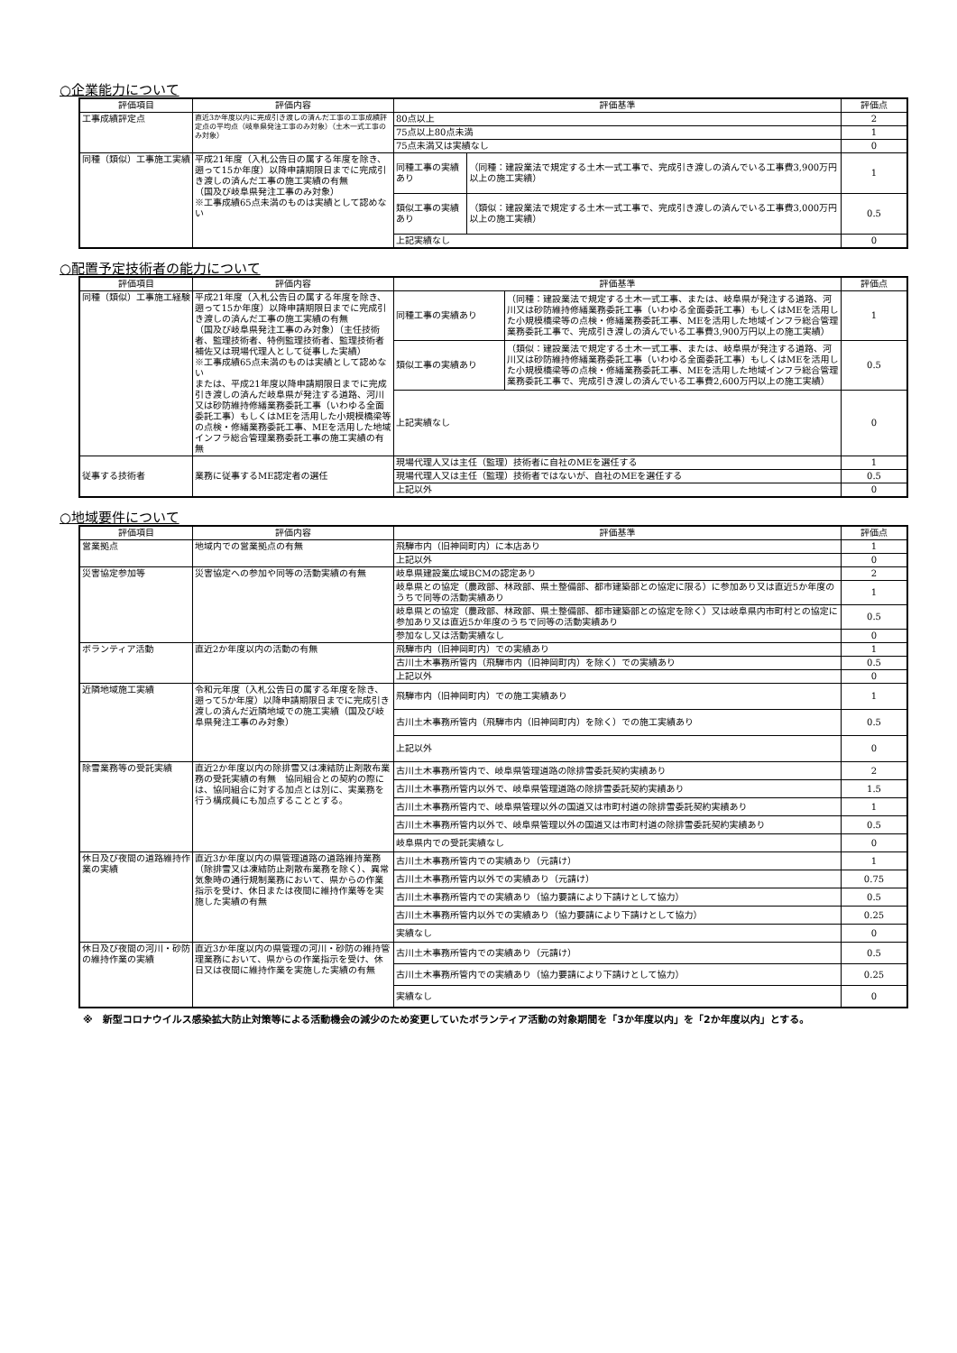○企業能力について
| 評価項目 | 評価内容 | 評価基準 | | 評価点 |
| --- | --- | --- | --- | --- |
| 工事成績評定点 | 直近3か年度以内に完成引き渡しの済んだ工事の工事成績評定点の平均点（岐阜県発注工事のみ対象）（土木一式工事のみ対象） | 80点以上 | | 2 |
| | | 75点以上80点未満 | | 1 |
| | | 75点未満又は実績なし | | 0 |
| 同種（類似）工事施工実績 | 平成21年度（入札公告日の属する年度を除き、遡って15か年度）以降申請期限日までに完成引き渡しの済んだ工事の施工実績の有無 （国及び岐阜県発注工事のみ対象） ※工事成績65点未満のものは実績として認めない | 同種工事の実績あり | （同種：建設業法で規定する土木一式工事で、完成引き渡しの済んでいる工事費3,900万円以上の施工実績） | 1 |
| | | 類似工事の実績あり | （類似：建設業法で規定する土木一式工事で、完成引き渡しの済んでいる工事費3,000万円以上の施工実績） | 0.5 |
| | | 上記実績なし | | 0 |
○配置予定技術者の能力について
| 評価項目 | 評価内容 | 評価基準 | | 評価点 |
| --- | --- | --- | --- | --- |
| 同種（類似）工事施工経験 | 平成21年度（入札公告日の属する年度を除き、遡って15か年度）以降申請期限日までに完成引き渡しの済んだ工事の施工実績の有無 （国及び岐阜県発注工事のみ対象）（主任技術者、監理技術者、特例監理技術者、監理技術者補佐又は現場代理人として従事した実績） ※工事成績65点未満のものは実績として認めない または、平成21年度以降申請期限日までに完成引き渡しの済んだ岐阜県が発注する道路、河川又は砂防維持修繕業務委託工事（いわゆる全面委託工事）もしくはMEを活用した小規模橋梁等の点検・修繕業務委託工事、MEを活用した地域インフラ総合管理業務委託工事の施工実績の有無 | 同種工事の実績あり | （同種：建設業法で規定する土木一式工事、または、岐阜県が発注する道路、河川又は砂防維持修繕業務委託工事（いわゆる全面委託工事）もしくはMEを活用した小規模橋梁等の点検・修繕業務委託工事、MEを活用した地域インフラ総合管理業務委託工事で、完成引き渡しの済んでいる工事費3,900万円以上の施工実績） | 1 |
| | | 類似工事の実績あり | （類似：建設業法で規定する土木一式工事、または、岐阜県が発注する道路、河川又は砂防維持修繕業務委託工事（いわゆる全面委託工事）もしくはMEを活用した小規模橋梁等の点検・修繕業務委託工事、MEを活用した地域インフラ総合管理業務委託工事で、完成引き渡しの済んでいる工事費2,600万円以上の施工実績） | 0.5 |
| | | 上記実績なし | | 0 |
| 従事する技術者 | 業務に従事するME認定者の選任 | 現場代理人又は主任（監理）技術者に自社のMEを選任する | | 1 |
| | | 現場代理人又は主任（監理）技術者ではないが、自社のMEを選任する | | 0.5 |
| | | 上記以外 | | 0 |
○地域要件について
| 評価項目 | 評価内容 | 評価基準 | 評価点 |
| --- | --- | --- | --- |
| 営業拠点 | 地域内での営業拠点の有無 | 飛騨市内（旧神岡町内）に本店あり | 1 |
| | | 上記以外 | 0 |
| 災害協定参加等 | 災害協定への参加や同等の活動実績の有無 | 岐阜県建設業広域BCMの認定あり | 2 |
| | | 岐阜県との協定（農政部、林政部、県土整備部、都市建築部との協定に限る）に参加あり又は直近5か年度のうちで同等の活動実績あり | 1 |
| | | 岐阜県との協定（農政部、林政部、県土整備部、都市建築部との協定を除く）又は岐阜県内市町村との協定に参加あり又は直近5か年度のうちで同等の活動実績あり | 0.5 |
| | | 参加なし又は活動実績なし | 0 |
| ボランティア活動 | 直近2か年度以内の活動の有無 | 飛騨市内（旧神岡町内）での実績あり | 1 |
| | | 古川土木事務所管内（飛騨市内（旧神岡町内）を除く）での実績あり | 0.5 |
| | | 上記以外 | 0 |
| 近隣地域施工実績 | 令和元年度（入札公告日の属する年度を除き、遡って5か年度）以降申請期限日までに完成引き渡しの済んだ近隣地域での施工実績（国及び岐阜県発注工事のみ対象） | 飛騨市内（旧神岡町内）での施工実績あり | 1 |
| | | 古川土木事務所管内（飛騨市内（旧神岡町内）を除く）での施工実績あり | 0.5 |
| | | 上記以外 | 0 |
| 除雪業務等の受託実績 | 直近2か年度以内の除排雪又は凍結防止剤散布業務の受託実績の有無 協同組合との契約の際には、協同組合に対する加点とは別に、実業務を行う構成員にも加点することとする。 | 古川土木事務所管内で、岐阜県管理道路の除排雪委託契約実績あり | 2 |
| | | 古川土木事務所管内以外で、岐阜県管理道路の除排雪委託契約実績あり | 1.5 |
| | | 古川土木事務所管内で、岐阜県管理以外の国道又は市町村道の除排雪委託契約実績あり | 1 |
| | | 古川土木事務所管内以外で、岐阜県管理以外の国道又は市町村道の除排雪委託契約実績あり | 0.5 |
| | | 岐阜県内での受託実績なし | 0 |
| 休日及び夜間の道路維持作業の実績 | 直近3か年度以内の県管理道路の道路維持業務（除排雪又は凍結防止剤散布業務を除く）、異常気象時の通行規制業務において、県からの作業指示を受け、休日または夜間に維持作業等を実施した実績の有無 | 古川土木事務所管内での実績あり（元請け） | 1 |
| | | 古川土木事務所管内以外での実績あり（元請け） | 0.75 |
| | | 古川土木事務所管内での実績あり（協力要請により下請けとして協力） | 0.5 |
| | | 古川土木事務所管内以外での実績あり（協力要請により下請けとして協力） | 0.25 |
| | | 実績なし | 0 |
| 休日及び夜間の河川・砂防の維持作業の実績 | 直近3か年度以内の県管理の河川・砂防の維持管理業務において、県からの作業指示を受け、休日又は夜間に維持作業を実施した実績の有無 | 古川土木事務所管内での実績あり（元請け） | 0.5 |
| | | 古川土木事務所管内での実績あり（協力要請により下請けとして協力） | 0.25 |
| | | 実績なし | 0 |
※　新型コロナウイルス感染拡大防止対策等による活動機会の減少のため変更していたボランティア活動の対象期間を「3か年度以内」を「2か年度以内」とする。